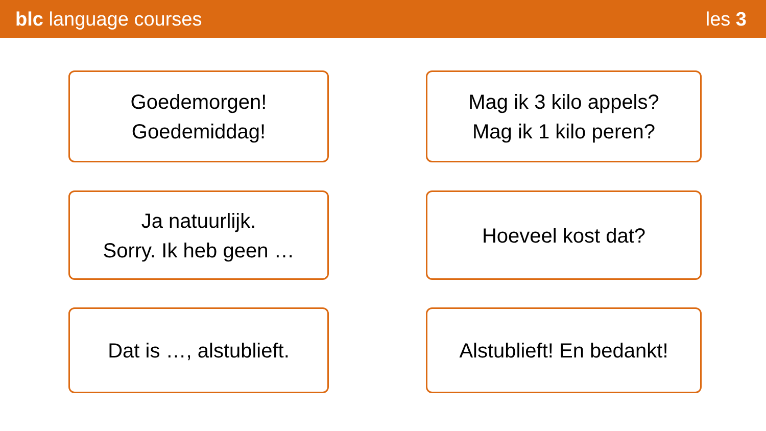blc language courses les 3
Goedemorgen!
Goedemiddag!
Mag ik 3 kilo appels?
Mag ik 1 kilo peren?
Ja natuurlijk.
Sorry. Ik heb geen …
Hoeveel kost dat?
Dat is …, alstublieft.
Alstublieft! En bedankt!